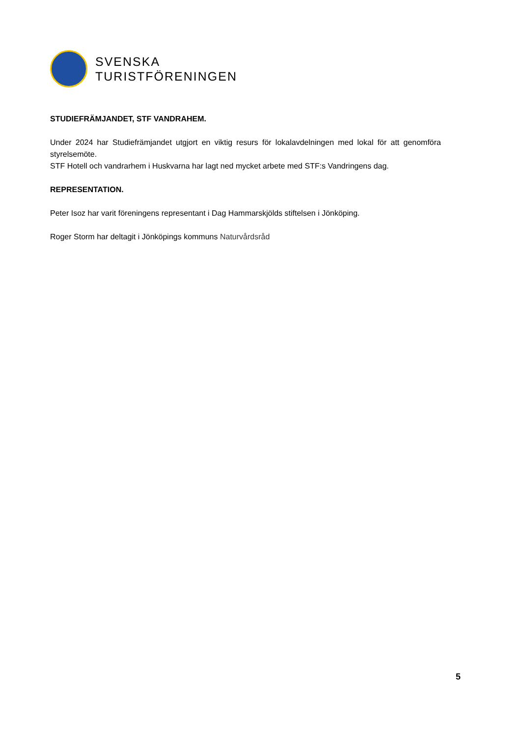SVENSKA
TURISTFÖRENINGEN
STUDIEFRÄMJANDET, STF VANDRAHEM.
Under 2024 har Studiefrämjandet utgjort en viktig resurs för lokalavdelningen med lokal för att genomföra styrelsemöte.
STF Hotell och vandrarhem i Huskvarna har lagt ned mycket arbete med STF:s Vandringens dag.
REPRESENTATION.
Peter Isoz har varit föreningens representant i Dag Hammarskjölds stiftelsen i Jönköping.
Roger Storm har deltagit i Jönköpings kommuns Naturvårdsråd
5